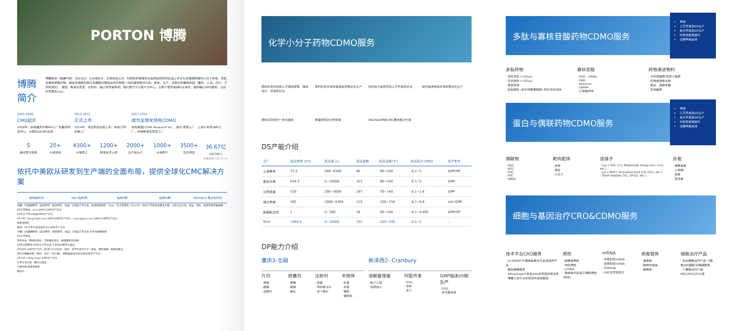PORTON 博腾
博腾简介
博腾股份（股票代码：300363）为全球药企、生物科技公司、科研机构等提供从临床前研究到药品上市全生命周期所需的小分子药物、多肽与寡核苷酸药物、蛋白与偶联药物以及细胞与基因治疗药物等一站式服务解决方案，研发、生产、运营场地覆盖中国（重庆、上海、四川、江西和湖北）、美国、斯洛文尼亚、比利时、瑞士和丹麦等地。我们致力于以客户为中心，为客户提供卓越的全球化、端到端CDMO服务，让好药早惠及大众。
2005-2008
CMO起步
2006年，启用重庆长寿API工厂及重庆研发中心，全面启动CMO业务
2013-2015
正式上市
2014年，深交所创业板上市，收购江西-宜春工厂
2017-2024
成为全球化领先CDMO
收购美国J-STAR Research Inc.、湖北-孝感工厂、上海3-奉贤GMP工厂，启用斯洛文尼亚工厂
5
通过官方检查
20+
全球场地
4300+
全球员工
1200+
研发技术人员
2000+
总产能(m³)
1000+
全球客户
3500+
交付项目
36.67亿
2023收入
数据截至2024.06.30
依托中美欧从研发到生产端的全面布局，提供全球化CMC解决方案
临床前阶段 IND 临床I期 临床II期 临床III期 NDA/BLA 商业化阶段
美国：DS固相研究（晶型研究、盐型研究、混晶）与结晶工艺开发，粒径控制研究、Flow、处方前研究 / DS+DP一体化工艺研发及解决方案；分析方法开发、验证、表征、稳定性研究等服务
DS工艺研发、non-GMP与GMP生产交付
DP处方工艺开发及GMP生产交付
HP API / Drug-linker non-GMP与GMP生产交付、Conjugation non-GMP与GMP生产交付
稳定性研究
欧洲：DS工艺开发及优化 DS GMP生产交付
中国：DS固相研究（晶型研究、盐型研究、混晶）与结晶工艺开发 全生命周期管理
DS工艺研发
技术平台（连续化反应、生物催化反应、金属催化反应等）
DP处方前研究 DP处方工艺开发 工艺QbD研究与验证
DS与DP GMP生产交付【化学小分子合成、制剂、化学合成大分子（多肽、寡核苷酸、脂质体等）】
蛋白与偶联药物（单抗、ADC、PDC等）、细胞基因治疗R&D及GMP生产交付
HP API / Drug-linker GMP生产交付
分析方法开发、确认与验证
注册申报 稳定性研究
建设中
化学小分子药物CDMO服务
原料药及中间体工艺路线探索、路线设计、开发和优化
原料药及中间体临床前到商业化生产 制剂处方前研究及工艺开发和优化 制剂临床样品中试到商业化生产
原料药到制剂一体化服务 质量研究及分析研发 IND/NDA申报CMC整体解决方案
DS产能介绍
| 工厂 | 反应体积 (m³) | 反应釜 (L) | 反应釜数 | 反应温度(℃) | 反应压力 (MPa) | 生产条件 |
| --- | --- | --- | --- | --- | --- | --- |
| 上海奉贤 | 75.5 | 200~6300 | 46 | -80~200 | -0.1~5 | GMP/HP |
| 重庆长寿 | 834.3 | 5~10000 | 323 | -80~200 | -0.1~5 | GMP |
| 江西宜春 | 519 | 200~5000 | 197 | -70~140 | -0.1~1.6 | GMP |
| 湖北孝感 | 565 | 1000~6300 | 118 | -100~150 | -0.1~0.6 | non-GMP |
| 美国新泽西 | 1 | 5~100 | 18 | -80~200 | -0.1~0.095 | GMP/HP |
| Total | 1994.8 | 5~10000 | 702 | -100~200 | -0.1~5 | - |
DP能力介绍
重庆3-北碚
片剂
· 速释
· 缓释
· 双层片
胶囊剂
· 速释
· 缓释
· 微丸
注射剂
· 安瓿
· 西林瓶水针
· 冻干粉针
半固体
· 乳膏
· 软膏
· 凝胶
· 凝胶贴
新泽西2- Cranbury
溶解度增强
· 粒子工程
· 协同加工
剂型开发
· OSD
· 液体
· 冻干
GMP临床I/II期生产
· OSD
· 非无菌液体
多肽与寡核苷酸药物CDMO服务
早研
工艺开发及DS生产
处方开发及DP生产
分析及检测放行
注册申报支持
多肽药物
· 线性多肽 (<50aa)
· 环状多肽 (<50aa)
· 多肽修饰
· 起始物料 (非天然氨基酸等) 和片段中间体
寡核苷酸
· ASO、siRNA
· PMO
· Aptamer
· sgRNA
· 小核酸修饰
药物递送物料
· 可电离脂质/阳离子脂质
· 药物递送聚合物
· 复杂、偶联多糖
· 其他脂质
蛋白与偶联药物CDMO服务
早研
工艺开发及DS生产
处方开发及DP生产
分析及检测放行
注册申报支持
偶联物
· ADC
· AOC
· PDC
· PRC
· SMDC
靶向配体
· 抗体
· 多肽
· 小分子
连接子
· Cys (-SH): S-S, Maleimide Group (mc, mcc, etc.)
· Lys (-NH2): Activated Acid (CO-OSu, etc.)
· Short Peptide (VC, GFGG, etc.)
负载
· 细胞毒素
· 小核酸
· 核素
· 荧光素
细胞与基因治疗CRO&CDMO服务
技术平台CRO服务
· LV-SMART®慢病毒悬浮无血清培养平台
· 基因编辑服务
· AAVantage®新型AAV衣壳变体和文库
· 博腾云测®分析检测与咨询服务
质粒
· 超螺旋质粒
· 线性质粒
· LcDNA
· 慢病毒包装用三辅助质粒 (现货)
mRNA
· 非复制型mRNA
· 自复制型mRNA
· 环状RNA
· LNP文库及配方
病毒载体
· 慢病毒
· 腺相关病毒
· 腺病毒
细胞治疗产品
· 免疫细胞治疗产品: T细胞/NK细胞/巨噬细胞等
· 干细胞治疗产品: MSC/HSC/iPSC等